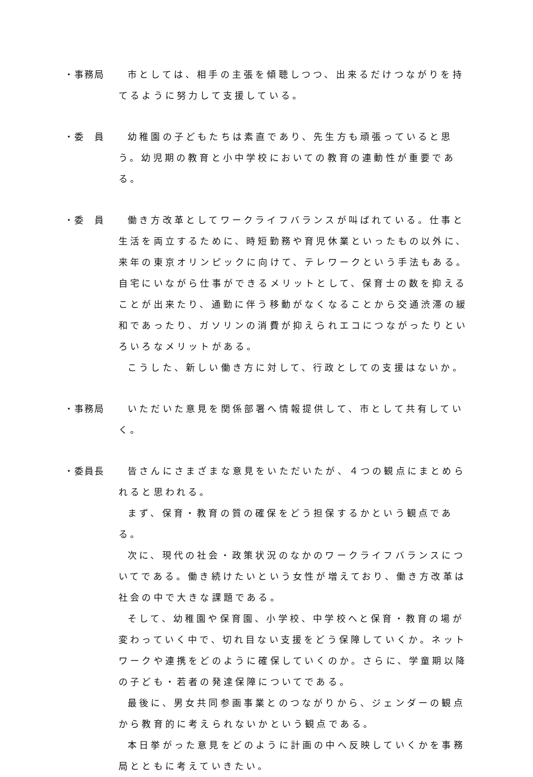・事務局 市としては、相手の主張を傾聴しつつ、出来るだけつながりを持てるように努力して支援している。
・委　員 幼稚園の子どもたちは素直であり、先生方も頑張っていると思う。幼児期の教育と小中学校においての教育の連動性が重要である。
・委　員 働き方改革としてワークライフバランスが叫ばれている。仕事と生活を両立するために、時短勤務や育児休業といったもの以外に、来年の東京オリンピックに向けて、テレワークという手法もある。自宅にいながら仕事ができるメリットとして、保育士の数を抑えることが出来たり、通勤に伴う移動がなくなることから交通渋滞の緩和であったり、ガソリンの消費が抑えられエコにつながったりといろいろなメリットがある。
こうした、新しい働き方に対して、行政としての支援はないか。
・事務局 いただいた意見を関係部署へ情報提供して、市として共有していく。
・委員長 皆さんにさまざまな意見をいただいたが、４つの観点にまとめられると思われる。
まず、保育・教育の質の確保をどう担保するかという観点である。
次に、現代の社会・政策状況のなかのワークライフバランスについてである。働き続けたいという女性が増えており、働き方改革は社会の中で大きな課題である。
そして、幼稚園や保育園、小学校、中学校へと保育・教育の場が変わっていく中で、切れ目ない支援をどう保障していくか。ネットワークや連携をどのように確保していくのか。さらに、学童期以降の子ども・若者の発達保障についてである。
最後に、男女共同参画事業とのつながりから、ジェンダーの観点から教育的に考えられないかという観点である。
本日挙がった意見をどのように計画の中へ反映していくかを事務局とともに考えていきたい。